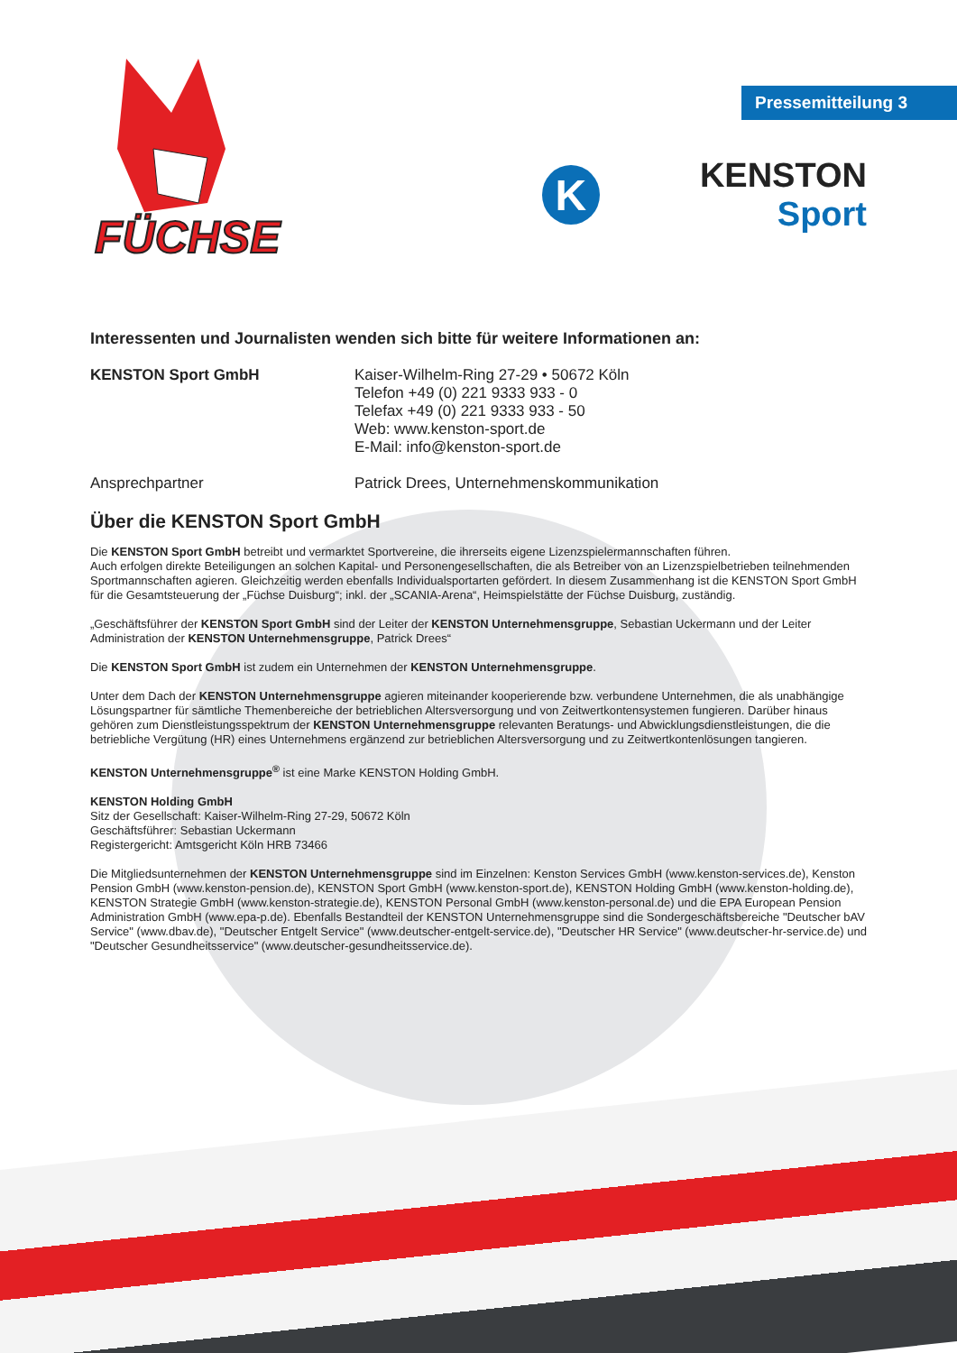FÜCHSE
Pressemitteilung 3
K
KENSTON Sport
Interessenten und Journalisten wenden sich bitte für weitere Informationen an:
KENSTON Sport GmbH Kaiser-Wilhelm-Ring 27-29 • 50672 Köln
Telefon +49 (0) 221 9333 933 - 0
Telefax +49 (0) 221 9333 933 - 50
Web: www.kenston-sport.de
E-Mail: info@kenston-sport.de
Ansprechpartner Patrick Drees, Unternehmenskommunikation
Über die KENSTON Sport GmbH
Die KENSTON Sport GmbH betreibt und vermarktet Sportvereine, die ihrerseits eigene Lizenzspielermannschaften führen.
Auch erfolgen direkte Beteiligungen an solchen Kapital- und Personengesellschaften, die als Betreiber von an Lizenzspielbetrieben teilnehmenden Sportmannschaften agieren. Gleichzeitig werden ebenfalls Individualsportarten gefördert. In diesem Zusammenhang ist die KENSTON Sport GmbH für die Gesamtsteuerung der „Füchse Duisburg“; inkl. der „SCANIA-Arena“, Heimspielstätte der Füchse Duisburg, zuständig.
„Geschäftsführer der KENSTON Sport GmbH sind der Leiter der KENSTON Unternehmensgruppe, Sebastian Uckermann und der Leiter Administration der KENSTON Unternehmensgruppe, Patrick Drees“
Die KENSTON Sport GmbH ist zudem ein Unternehmen der KENSTON Unternehmensgruppe.
Unter dem Dach der KENSTON Unternehmensgruppe agieren miteinander kooperierende bzw. verbundene Unternehmen, die als unabhängige Lösungspartner für sämtliche Themenbereiche der betrieblichen Altersversorgung und von Zeitwertkontensystemen fungieren. Darüber hinaus gehören zum Dienstleistungsspektrum der KENSTON Unternehmensgruppe relevanten Beratungs- und Abwicklungsdienstleistungen, die die betriebliche Vergütung (HR) eines Unternehmens ergänzend zur betrieblichen Altersversorgung und zu Zeitwertkontenlösungen tangieren.
KENSTON Unternehmensgruppe<sup>®</sup> ist eine Marke KENSTON Holding GmbH.
KENSTON Holding GmbH
Sitz der Gesellschaft: Kaiser-Wilhelm-Ring 27-29, 50672 Köln
Geschäftsführer: Sebastian Uckermann
Registergericht: Amtsgericht Köln HRB 73466
Die Mitgliedsunternehmen der KENSTON Unternehmensgruppe sind im Einzelnen: Kenston Services GmbH (www.kenston-services.de), Kenston Pension GmbH (www.kenston-pension.de), KENSTON Sport GmbH (www.kenston-sport.de), KENSTON Holding GmbH (www.kenston-holding.de), KENSTON Strategie GmbH (www.kenston-strategie.de), KENSTON Personal GmbH (www.kenston-personal.de) und die EPA European Pension Administration GmbH (www.epa-p.de). Ebenfalls Bestandteil der KENSTON Unternehmensgruppe sind die Sondergeschäftsbereiche "Deutscher bAV Service" (www.dbav.de), "Deutscher Entgelt Service" (www.deutscher-entgelt-service.de), "Deutscher HR Service" (www.deutscher-hr-service.de) und "Deutscher Gesundheitsservice" (www.deutscher-gesundheitsservice.de).